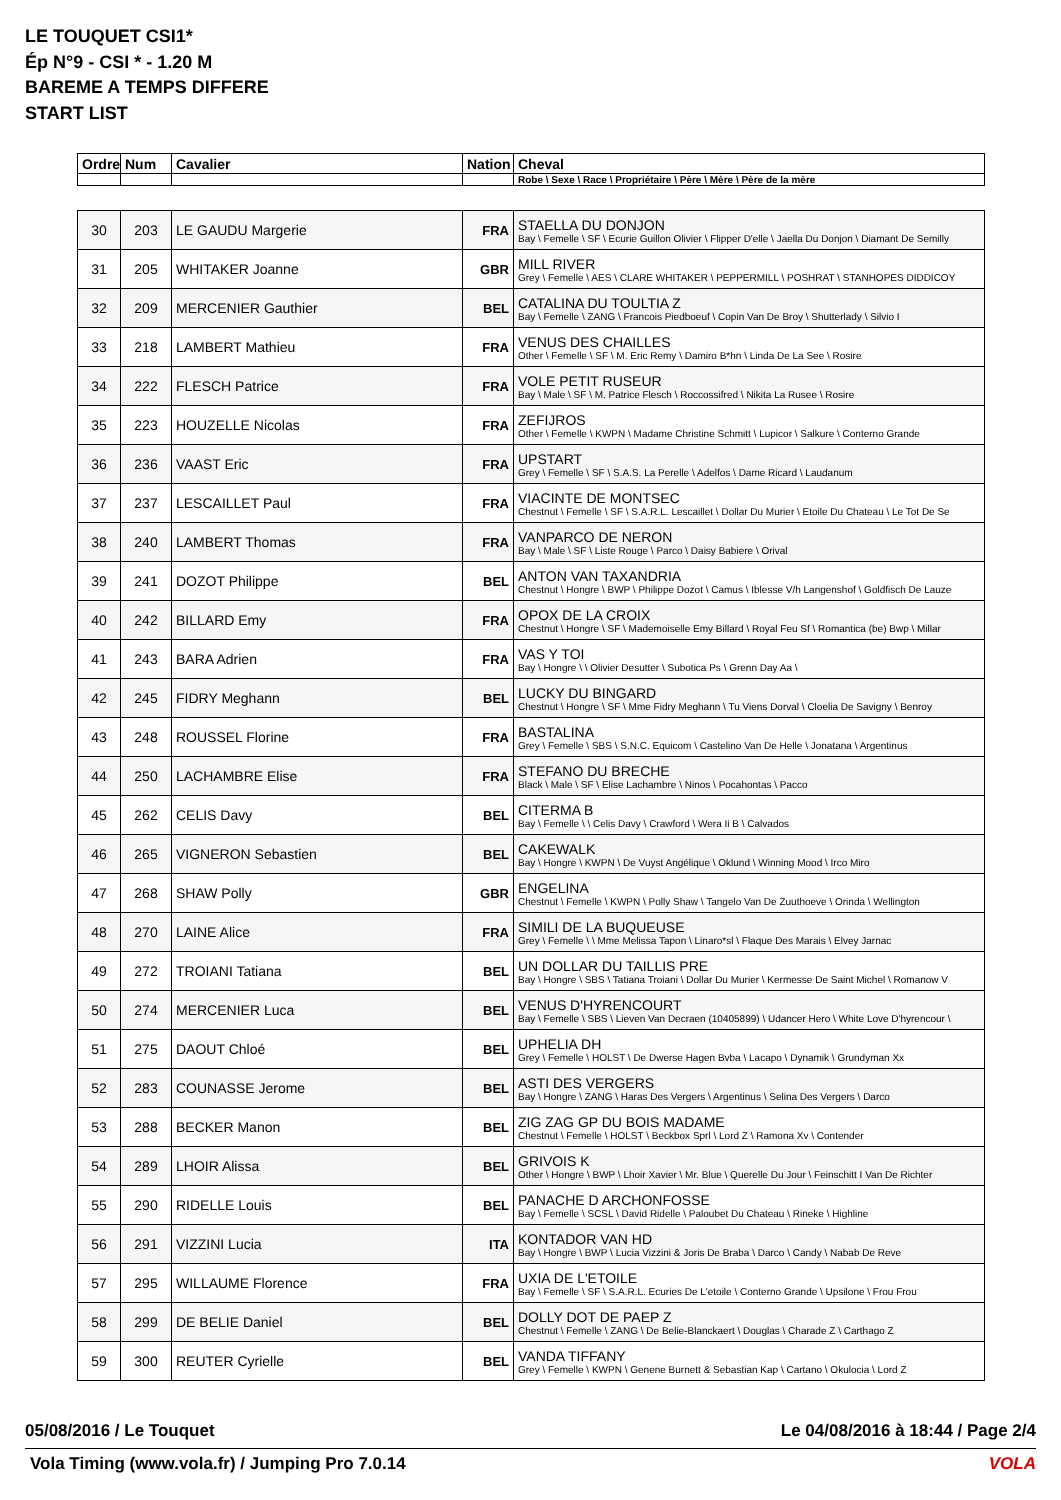LE TOUQUET CSI1*
Ép N°9 - CSI * - 1.20 M
BAREME A TEMPS DIFFERE
START LIST
| Ordre | Num | Cavalier | Nation | Cheval |
| --- | --- | --- | --- | --- |
| | | | | Robe \ Sexe \ Race \ Propriétaire \ Père \ Mère \ Père de la mère |
| 30 | 203 | LE GAUDU Margerie | FRA | STAELLA DU DONJON Bay \ Femelle \ SF \ Ecurie Guillon Olivier \ Flipper D'elle \ Jaella Du Donjon \ Diamant De Semilly |
| 31 | 205 | WHITAKER Joanne | GBR | MILL RIVER Grey \ Femelle \ AES \ CLARE WHITAKER \ PEPPERMILL \ POSHRAT \ STANHOPES DIDDICOY |
| 32 | 209 | MERCENIER Gauthier | BEL | CATALINA DU TOULTIA Z Bay \ Femelle \ ZANG \ Francois Piedboeuf \ Copin Van De Broy \ Shutterlady \ Silvio I |
| 33 | 218 | LAMBERT Mathieu | FRA | VENUS DES CHAILLES Other \ Femelle \ SF \ M. Eric Remy \ Damiro B*hn \ Linda De La See \ Rosire |
| 34 | 222 | FLESCH Patrice | FRA | VOLE PETIT RUSEUR Bay \ Male \ SF \ M. Patrice Flesch \ Roccossifred \ Nikita La Rusee \ Rosire |
| 35 | 223 | HOUZELLE Nicolas | FRA | ZEFIJROS Other \ Femelle \ KWPN \ Madame Christine Schmitt \ Lupicor \ Salkure \ Conterno Grande |
| 36 | 236 | VAAST Eric | FRA | UPSTART Grey \ Femelle \ SF \ S.A.S. La Perelle \ Adelfos \ Dame Ricard \ Laudanum |
| 37 | 237 | LESCAILLET Paul | FRA | VIACINTE DE MONTSEC Chestnut \ Femelle \ SF \ S.A.R.L. Lescaillet \ Dollar Du Murier \ Etoile Du Chateau \ Le Tot De Se |
| 38 | 240 | LAMBERT Thomas | FRA | VANPARCO DE NERON Bay \ Male \ SF \ Liste Rouge \ Parco \ Daisy Babiere \ Orival |
| 39 | 241 | DOZOT Philippe | BEL | ANTON VAN TAXANDRIA Chestnut \ Hongre \ BWP \ Philippe Dozot \ Camus \ Iblesse V/h Langenshof \ Goldfisch De Lauze |
| 40 | 242 | BILLARD Emy | FRA | OPOX DE LA CROIX Chestnut \ Hongre \ SF \ Mademoiselle Emy Billard \ Royal Feu Sf \ Romantica (be) Bwp \ Millar |
| 41 | 243 | BARA Adrien | FRA | VAS Y TOI Bay \ Hongre \ \ Olivier Desutter \ Subotica Ps \ Grenn Day Aa \ |
| 42 | 245 | FIDRY Meghann | BEL | LUCKY DU BINGARD Chestnut \ Hongre \ SF \ Mme Fidry Meghann \ Tu Viens Dorval \ Cloelia De Savigny \ Benroy |
| 43 | 248 | ROUSSEL Florine | FRA | BASTALINA Grey \ Femelle \ SBS \ S.N.C. Equicom \ Castelino Van De Helle \ Jonatana \ Argentinus |
| 44 | 250 | LACHAMBRE Elise | FRA | STEFANO DU BRECHE Black \ Male \ SF \ Elise Lachambre \ Ninos \ Pocahontas \ Pacco |
| 45 | 262 | CELIS Davy | BEL | CITERMA B Bay \ Femelle \ \ Celis Davy \ Crawford \ Wera Ii B \ Calvados |
| 46 | 265 | VIGNERON Sebastien | BEL | CAKEWALK Bay \ Hongre \ KWPN \ De Vuyst Angélique \ Oklund \ Winning Mood \ Irco Miro |
| 47 | 268 | SHAW Polly | GBR | ENGELINA Chestnut \ Femelle \ KWPN \ Polly Shaw \ Tangelo Van De Zuuthoeve \ Orinda \ Wellington |
| 48 | 270 | LAINE Alice | FRA | SIMILI DE LA BUQUEUSE Grey \ Femelle \ \ Mme Melissa Tapon \ Linaro*sl \ Flaque Des Marais \ Elvey Jarnac |
| 49 | 272 | TROIANI Tatiana | BEL | UN DOLLAR DU TAILLIS PRE Bay \ Hongre \ SBS \ Tatiana Troiani \ Dollar Du Murier \ Kermesse De Saint Michel \ Romanow V |
| 50 | 274 | MERCENIER Luca | BEL | VENUS D'HYRENCOURT Bay \ Femelle \ SBS \ Lieven Van Decraen (10405899) \ Udancer Hero \ White Love D'hyrencour \ |
| 51 | 275 | DAOUT Chloé | BEL | UPHELIA DH Grey \ Femelle \ HOLST \ De Dwerse Hagen Bvba \ Lacapo \ Dynamik \ Grundyman Xx |
| 52 | 283 | COUNASSE Jerome | BEL | ASTI DES VERGERS Bay \ Hongre \ ZANG \ Haras Des Vergers \ Argentinus \ Selina Des Vergers \ Darco |
| 53 | 288 | BECKER Manon | BEL | ZIG ZAG GP DU BOIS MADAME Chestnut \ Femelle \ HOLST \ Beckbox Sprl \ Lord Z \ Ramona Xv \ Contender |
| 54 | 289 | LHOIR Alissa | BEL | GRIVOIS K Other \ Hongre \ BWP \ Lhoir Xavier \ Mr. Blue \ Querelle Du Jour \ Feinschitt I Van De Richter |
| 55 | 290 | RIDELLE Louis | BEL | PANACHE D ARCHONFOSSE Bay \ Femelle \ SCSL \ David Ridelle \ Paloubet Du Chateau \ Rineke \ Highline |
| 56 | 291 | VIZZINI Lucia | ITA | KONTADOR VAN HD Bay \ Hongre \ BWP \ Lucia Vizzini & Joris De Braba \ Darco \ Candy \ Nabab De Reve |
| 57 | 295 | WILLAUME Florence | FRA | UXIA DE L'ETOILE Bay \ Femelle \ SF \ S.A.R.L. Ecuries De L'etoile \ Conterno Grande \ Upsilone \ Frou Frou |
| 58 | 299 | DE BELIE Daniel | BEL | DOLLY DOT DE PAEP Z Chestnut \ Femelle \ ZANG \ De Belie-Blanckaert \ Douglas \ Charade Z \ Carthago Z |
| 59 | 300 | REUTER Cyrielle | BEL | VANDA TIFFANY Grey \ Femelle \ KWPN \ Genene Burnett & Sebastian Kap \ Cartano \ Okulocia \ Lord Z |
05/08/2016 / Le Touquet
Le 04/08/2016 à 18:44 / Page 2/4
Vola Timing (www.vola.fr) / Jumping Pro 7.0.14
VOLA